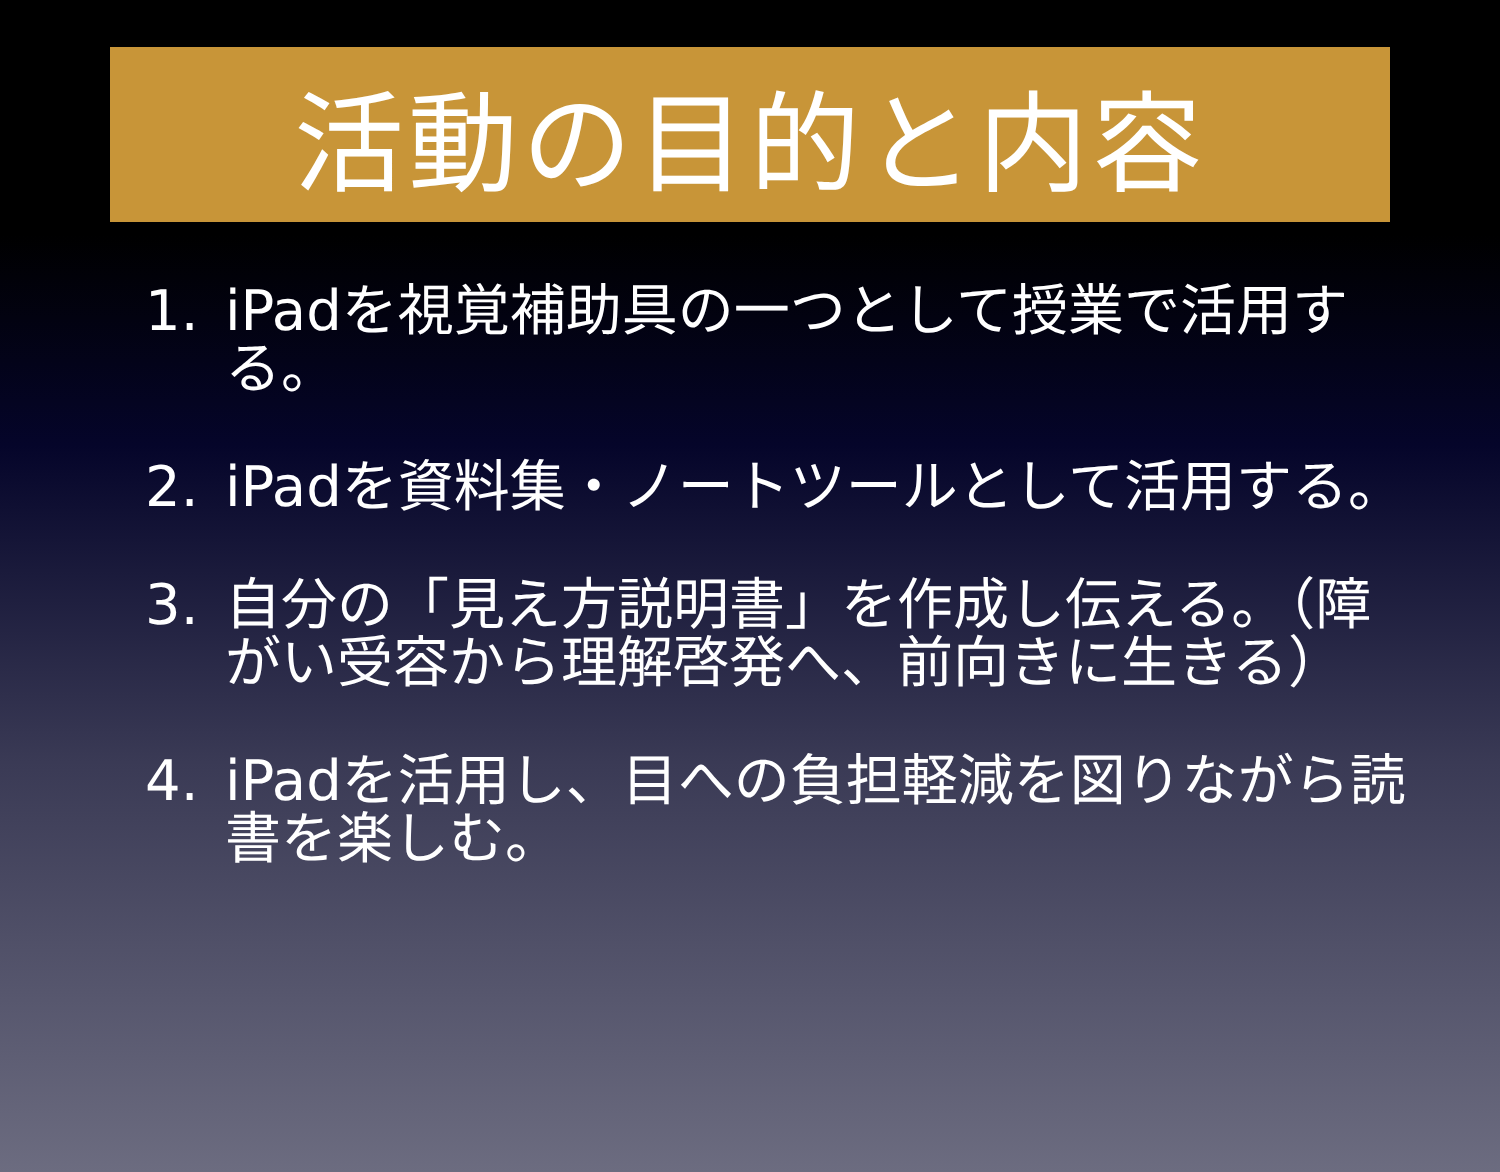活動の目的と内容
1. iPadを視覚補助具の一つとして授業で活用する。
2. iPadを資料集・ノートツールとして活用する。
3. 自分の「見え方説明書」を作成し伝える。（障がい受容から理解啓発へ、前向きに生きる）
4. iPadを活用し、目への負担軽減を図りながら読書を楽しむ。